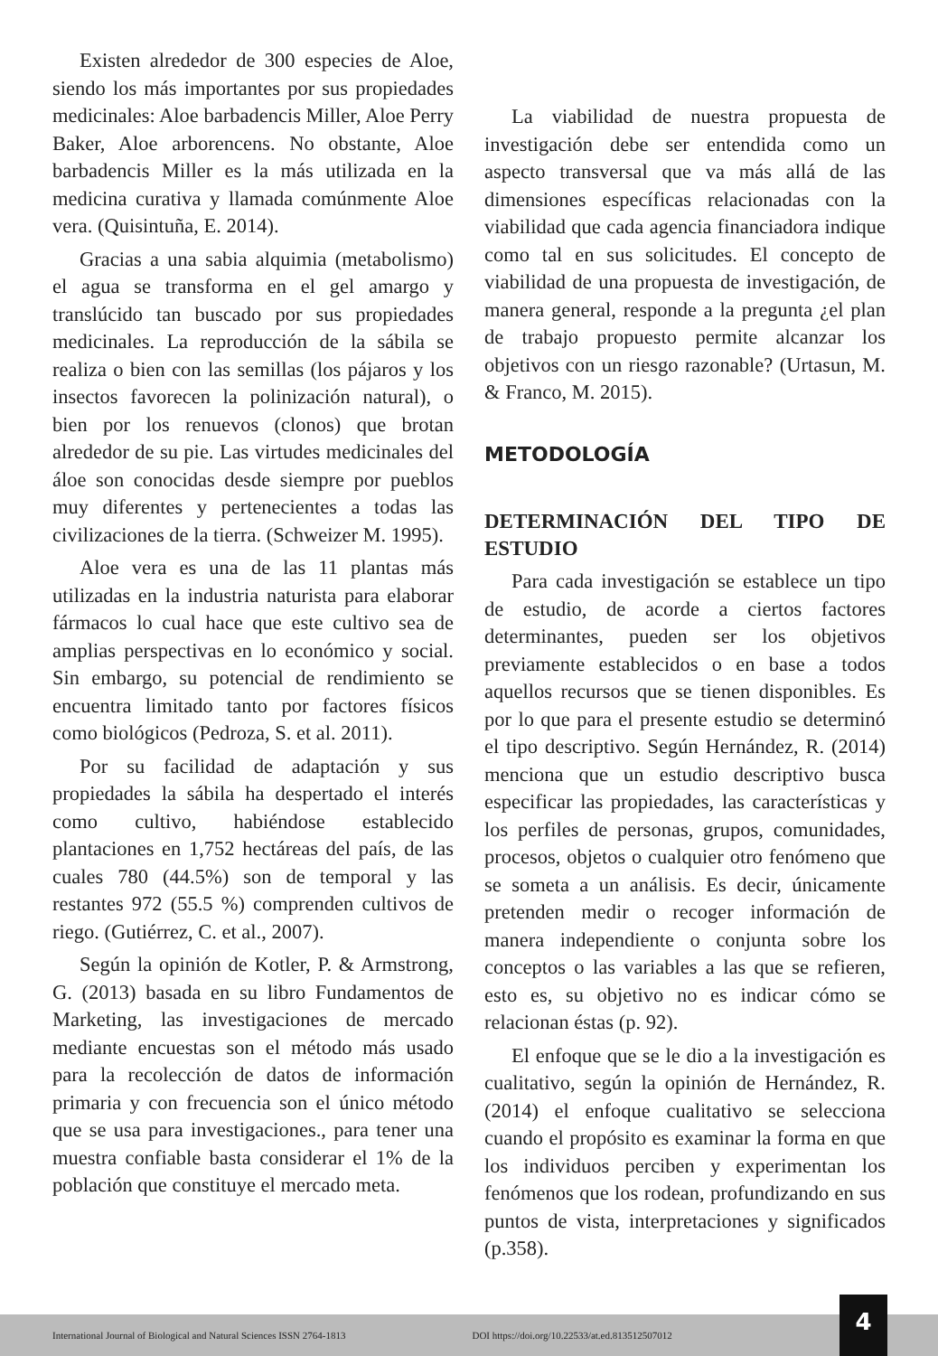Existen alrededor de 300 especies de Aloe, siendo los más importantes por sus propiedades medicinales: Aloe barbadencis Miller, Aloe Perry Baker, Aloe arborencens. No obstante, Aloe barbadencis Miller es la más utilizada en la medicina curativa y llamada comúnmente Aloe vera. (Quisintuña, E. 2014).
Gracias a una sabia alquimia (metabolismo) el agua se transforma en el gel amargo y translúcido tan buscado por sus propiedades medicinales. La reproducción de la sábila se realiza o bien con las semillas (los pájaros y los insectos favorecen la polinización natural), o bien por los renuevos (clonos) que brotan alrededor de su pie. Las virtudes medicinales del áloe son conocidas desde siempre por pueblos muy diferentes y pertenecientes a todas las civilizaciones de la tierra. (Schweizer M. 1995).
Aloe vera es una de las 11 plantas más utilizadas en la industria naturista para elaborar fármacos lo cual hace que este cultivo sea de amplias perspectivas en lo económico y social. Sin embargo, su potencial de rendimiento se encuentra limitado tanto por factores físicos como biológicos (Pedroza, S. et al. 2011).
Por su facilidad de adaptación y sus propiedades la sábila ha despertado el interés como cultivo, habiéndose establecido plantaciones en 1,752 hectáreas del país, de las cuales 780 (44.5%) son de temporal y las restantes 972 (55.5 %) comprenden cultivos de riego. (Gutiérrez, C. et al., 2007).
Según la opinión de Kotler, P. & Armstrong, G. (2013) basada en su libro Fundamentos de Marketing, las investigaciones de mercado mediante encuestas son el método más usado para la recolección de datos de información primaria y con frecuencia son el único método que se usa para investigaciones., para tener una muestra confiable basta considerar el 1% de la población que constituye el mercado meta.
La viabilidad de nuestra propuesta de investigación debe ser entendida como un aspecto transversal que va más allá de las dimensiones específicas relacionadas con la viabilidad que cada agencia financiadora indique como tal en sus solicitudes. El concepto de viabilidad de una propuesta de investigación, de manera general, responde a la pregunta ¿el plan de trabajo propuesto permite alcanzar los objetivos con un riesgo razonable? (Urtasun, M. & Franco, M. 2015).
METODOLOGÍA
DETERMINACIÓN DEL TIPO DE ESTUDIO
Para cada investigación se establece un tipo de estudio, de acorde a ciertos factores determinantes, pueden ser los objetivos previamente establecidos o en base a todos aquellos recursos que se tienen disponibles. Es por lo que para el presente estudio se determinó el tipo descriptivo. Según Hernández, R. (2014) menciona que un estudio descriptivo busca especificar las propiedades, las características y los perfiles de personas, grupos, comunidades, procesos, objetos o cualquier otro fenómeno que se someta a un análisis. Es decir, únicamente pretenden medir o recoger información de manera independiente o conjunta sobre los conceptos o las variables a las que se refieren, esto es, su objetivo no es indicar cómo se relacionan éstas (p. 92).
El enfoque que se le dio a la investigación es cualitativo, según la opinión de Hernández, R. (2014) el enfoque cualitativo se selecciona cuando el propósito es examinar la forma en que los individuos perciben y experimentan los fenómenos que los rodean, profundizando en sus puntos de vista, interpretaciones y significados (p.358).
International Journal of Biological and Natural Sciences ISSN 2764-1813 DOI https://doi.org/10.22533/at.ed.813512507012
4